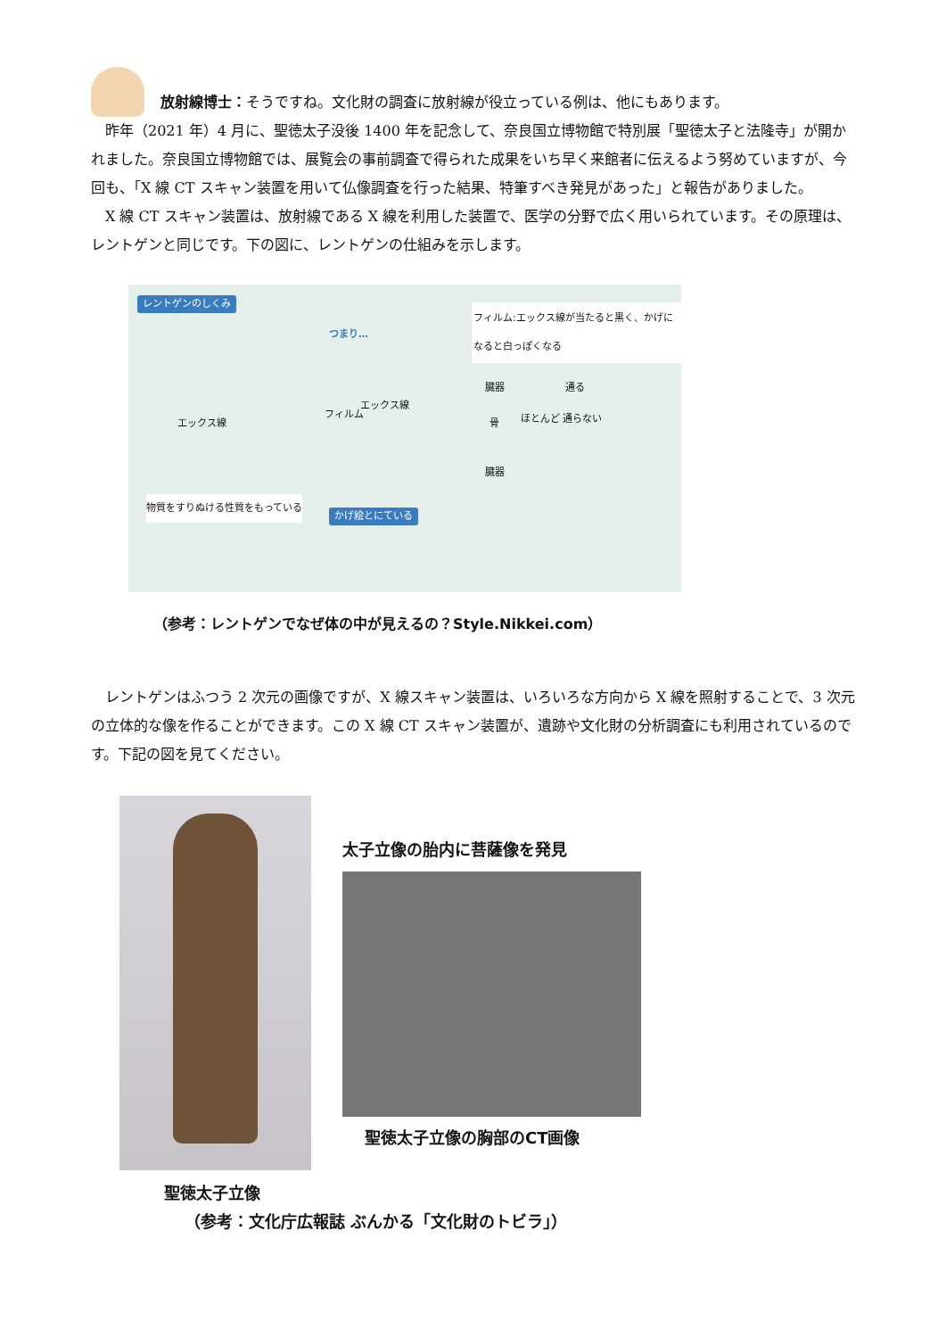放射線博士：そうですね。文化財の調査に放射線が役立っている例は、他にもあります。
　昨年（2021 年）4 月に、聖徳太子没後 1400 年を記念して、奈良国立博物館で特別展「聖徳太子と法隆寺」が開かれました。奈良国立博物館では、展覧会の事前調査で得られた成果をいち早く来館者に伝えるよう努めていますが、今回も、「X 線 CT スキャン装置を用いて仏像調査を行った結果、特筆すべき発見があった」と報告がありました。
　X 線 CT スキャン装置は、放射線である X 線を利用した装置で、医学の分野で広く用いられています。その原理は、レントゲンと同じです。下の図に、レントゲンの仕組みを示します。
レントゲンのしくみ
つまり…
フィルム:エックス線が当たると黒く、かげになると白っぽくなる
エックス線
フィルム
エックス線
臓器 通る
骨 ほとんど 通らない
臓器
物質をすりぬける性質をもっている
かげ絵とにている
（参考：レントゲンでなぜ体の中が見えるの？Style.Nikkei.com）
　レントゲンはふつう 2 次元の画像ですが、X 線スキャン装置は、いろいろな方向から X 線を照射することで、3 次元の立体的な像を作ることができます。この X 線 CT スキャン装置が、遺跡や文化財の分析調査にも利用されているのです。下記の図を見てください。
聖徳太子立像
太子立像の胎内に菩薩像を発見
聖徳太子立像の胸部のCT画像
（参考：文化庁広報誌 ぶんかる「文化財のトビラ」）